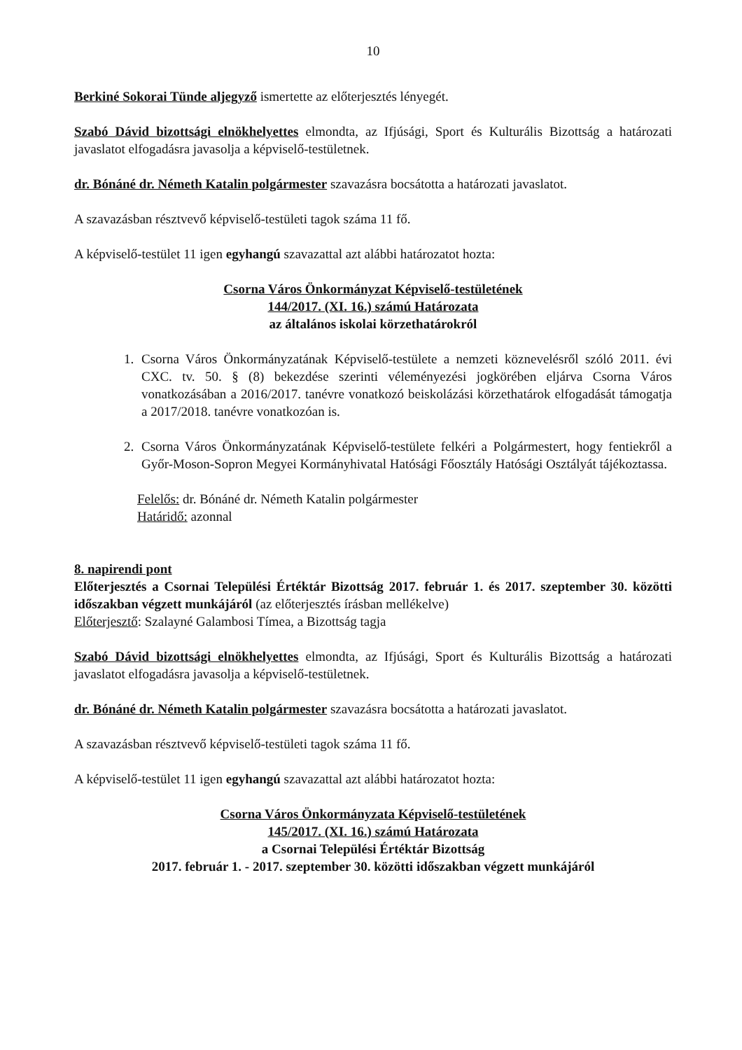10
Berkiné Sokorai Tünde aljegyző ismertette az előterjesztés lényegét.
Szabó Dávid bizottsági elnökhelyettes elmondta, az Ifjúsági, Sport és Kulturális Bizottság a határozati javaslatot elfogadásra javasolja a képviselő-testületnek.
dr. Bónáné dr. Németh Katalin polgármester szavazásra bocsátotta a határozati javaslatot.
A szavazásban résztvevő képviselő-testületi tagok száma 11 fő.
A képviselő-testület 11 igen egyhangú szavazattal azt alábbi határozatot hozta:
Csorna Város Önkormányzat Képviselő-testületének
144/2017. (XI. 16.) számú Határozata
az általános iskolai körzethatárokról
1. Csorna Város Önkormányzatának Képviselő-testülete a nemzeti köznevelésről szóló 2011. évi CXC. tv. 50. § (8) bekezdése szerinti véleményezési jogkörében eljárva Csorna Város vonatkozásában a 2016/2017. tanévre vonatkozó beiskolázási körzethatárok elfogadását támogatja a 2017/2018. tanévre vonatkozóan is.
2. Csorna Város Önkormányzatának Képviselő-testülete felkéri a Polgármestert, hogy fentiekről a Győr-Moson-Sopron Megyei Kormányhivatal Hatósági Főosztály Hatósági Osztályát tájékoztassa.
Felelős: dr. Bónáné dr. Németh Katalin polgármester
Határidő: azonnal
8. napirendi pont
Előterjesztés a Csornai Települési Értéktár Bizottság 2017. február 1. és 2017. szeptember 30. közötti időszakban végzett munkájáról (az előterjesztés írásban mellékelve)
Előterjesztő: Szalayné Galambosi Tímea, a Bizottság tagja
Szabó Dávid bizottsági elnökhelyettes elmondta, az Ifjúsági, Sport és Kulturális Bizottság a határozati javaslatot elfogadásra javasolja a képviselő-testületnek.
dr. Bónáné dr. Németh Katalin polgármester szavazásra bocsátotta a határozati javaslatot.
A szavazásban résztvevő képviselő-testületi tagok száma 11 fő.
A képviselő-testület 11 igen egyhangú szavazattal azt alábbi határozatot hozta:
Csorna Város Önkormányzata Képviselő-testületének
145/2017. (XI. 16.) számú Határozata
a Csornai Települési Értéktár Bizottság
2017. február 1. - 2017. szeptember 30. közötti időszakban végzett munkájáról